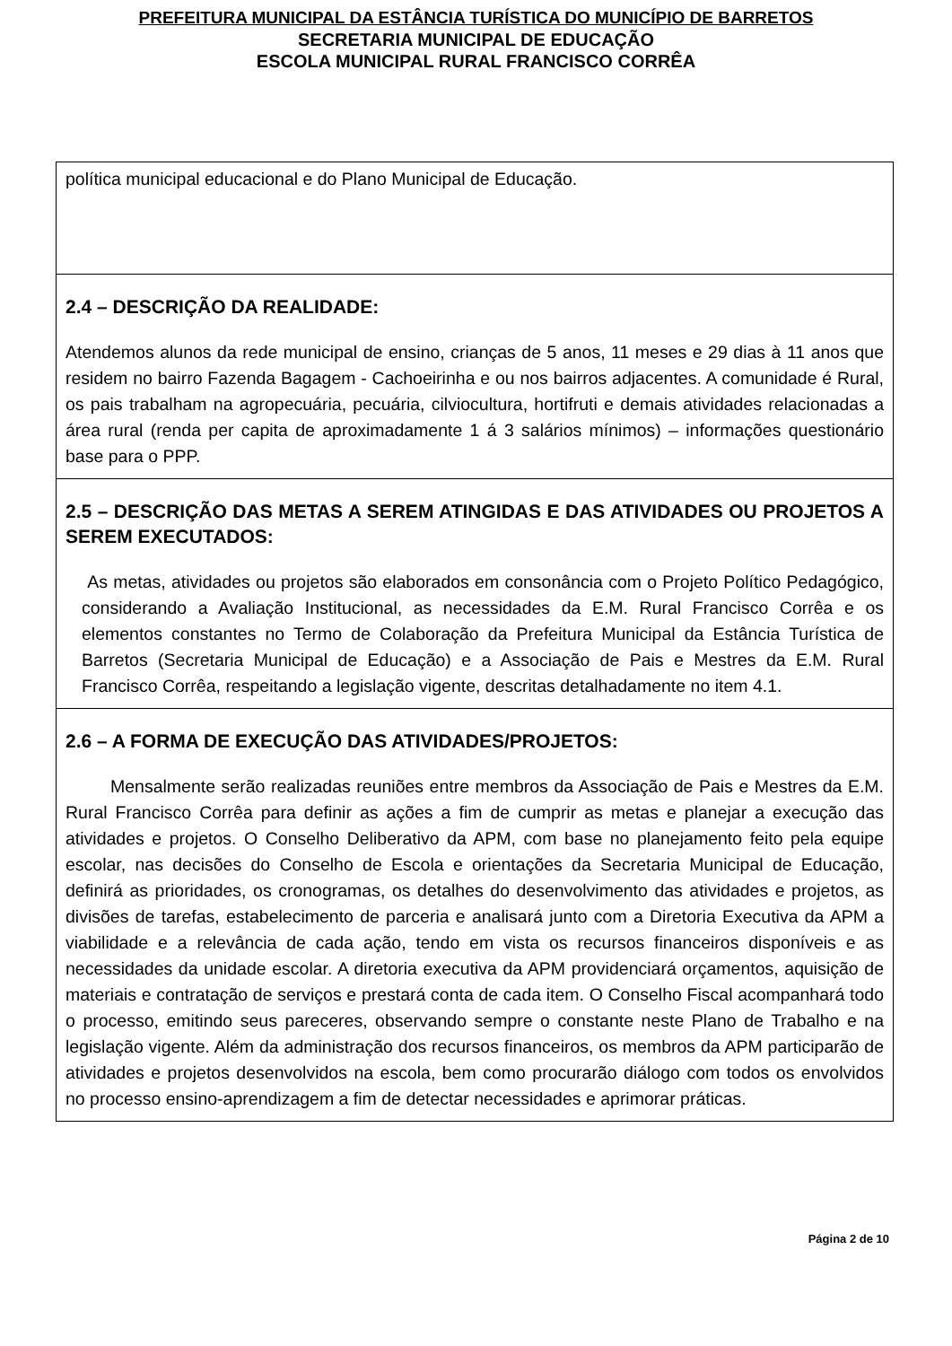PREFEITURA MUNICIPAL DA ESTÂNCIA TURÍSTICA DO MUNICÍPIO DE BARRETOS
SECRETARIA MUNICIPAL DE EDUCAÇÃO
ESCOLA MUNICIPAL RURAL FRANCISCO CORRÊA
política municipal educacional e do Plano Municipal de Educação.
2.4 – DESCRIÇÃO DA REALIDADE:
Atendemos alunos da rede municipal de ensino, crianças de 5 anos, 11 meses e 29 dias à 11 anos que residem no bairro Fazenda Bagagem - Cachoeirinha e ou nos bairros adjacentes. A comunidade é Rural, os pais trabalham na agropecuária, pecuária, cilviocultura, hortifruti e demais atividades relacionadas a área rural (renda per capita de aproximadamente 1 á 3 salários mínimos) – informações questionário base para o PPP.
2.5 – DESCRIÇÃO DAS METAS A SEREM ATINGIDAS E DAS ATIVIDADES OU PROJETOS A SEREM EXECUTADOS:
As metas, atividades ou projetos são elaborados em consonância com o Projeto Político Pedagógico, considerando a Avaliação Institucional, as necessidades da E.M. Rural Francisco Corrêa e os elementos constantes no Termo de Colaboração da Prefeitura Municipal da Estância Turística de Barretos (Secretaria Municipal de Educação) e a Associação de Pais e Mestres da E.M. Rural Francisco Corrêa, respeitando a legislação vigente, descritas detalhadamente no item 4.1.
2.6 – A FORMA DE EXECUÇÃO DAS ATIVIDADES/PROJETOS:
Mensalmente serão realizadas reuniões entre membros da Associação de Pais e Mestres da E.M. Rural Francisco Corrêa para definir as ações a fim de cumprir as metas e planejar a execução das atividades e projetos. O Conselho Deliberativo da APM, com base no planejamento feito pela equipe escolar, nas decisões do Conselho de Escola e orientações da Secretaria Municipal de Educação, definirá as prioridades, os cronogramas, os detalhes do desenvolvimento das atividades e projetos, as divisões de tarefas, estabelecimento de parceria e analisará junto com a Diretoria Executiva da APM a viabilidade e a relevância de cada ação, tendo em vista os recursos financeiros disponíveis e as necessidades da unidade escolar. A diretoria executiva da APM providenciará orçamentos, aquisição de materiais e contratação de serviços e prestará conta de cada item. O Conselho Fiscal acompanhará todo o processo, emitindo seus pareceres, observando sempre o constante neste Plano de Trabalho e na legislação vigente. Além da administração dos recursos financeiros, os membros da APM participarão de atividades e projetos desenvolvidos na escola, bem como procurarão diálogo com todos os envolvidos no processo ensino-aprendizagem a fim de detectar necessidades e aprimorar práticas.
Página 2 de 10